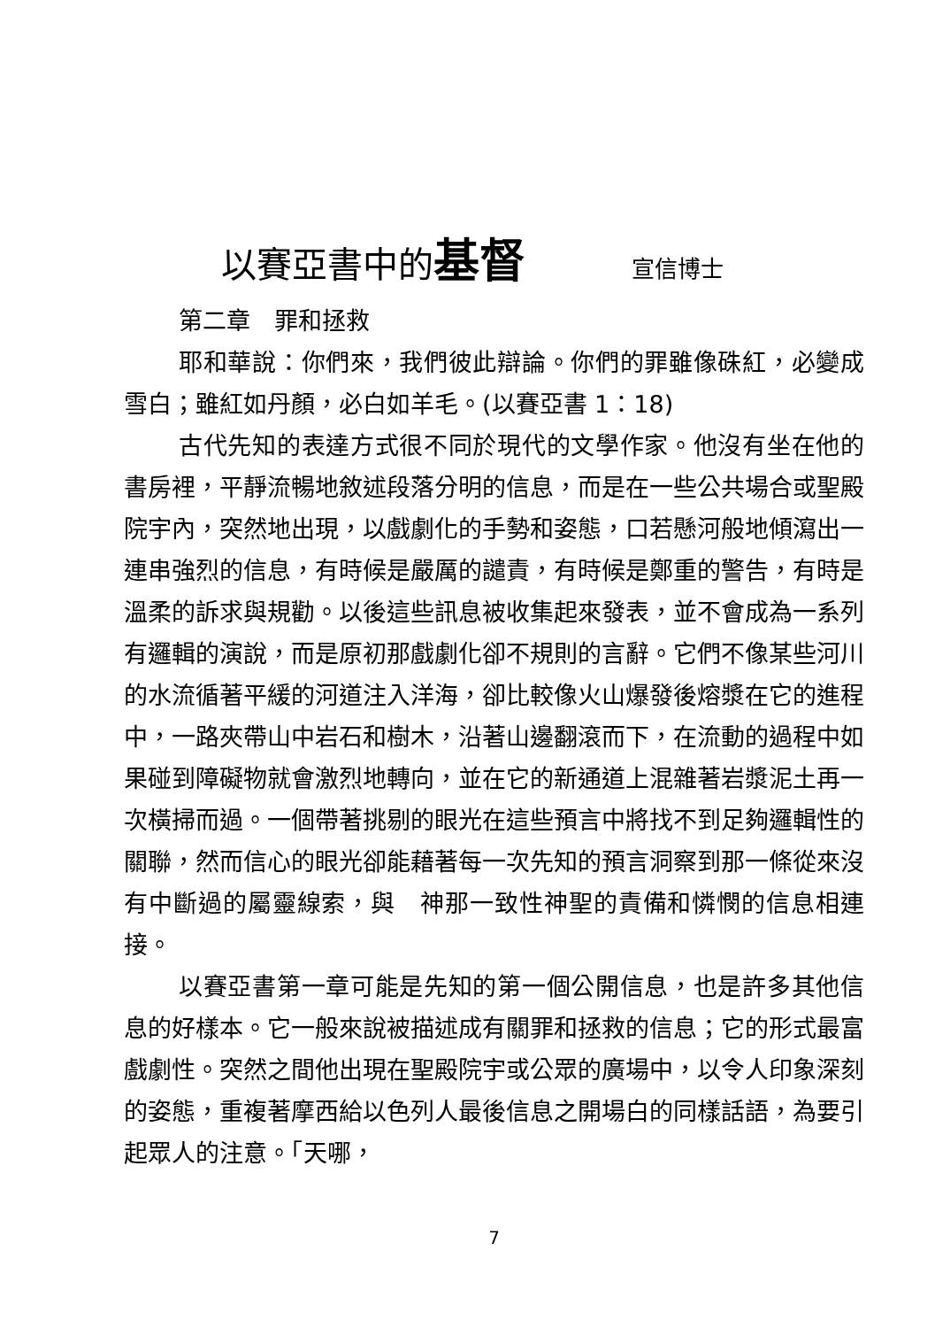以賽亞書中的基督 宣信博士
第二章　罪和拯救
耶和華說：你們來，我們彼此辯論。你們的罪雖像硃紅，必變成雪白；雖紅如丹顏，必白如羊毛。(以賽亞書 1：18)
古代先知的表達方式很不同於現代的文學作家。他沒有坐在他的書房裡，平靜流暢地敘述段落分明的信息，而是在一些公共場合或聖殿院宇內，突然地出現，以戲劇化的手勢和姿態，口若懸河般地傾瀉出一連串強烈的信息，有時候是嚴厲的譴責，有時候是鄭重的警告，有時是溫柔的訴求與規勸。以後這些訊息被收集起來發表，並不會成為一系列有邏輯的演說，而是原初那戲劇化卻不規則的言辭。它們不像某些河川的水流循著平緩的河道注入洋海，卻比較像火山爆發後熔漿在它的進程中，一路夾帶山中岩石和樹木，沿著山邊翻滾而下，在流動的過程中如果碰到障礙物就會激烈地轉向，並在它的新通道上混雜著岩漿泥土再一次橫掃而過。一個帶著挑剔的眼光在這些預言中將找不到足夠邏輯性的關聯，然而信心的眼光卻能藉著每一次先知的預言洞察到那一條從來沒有中斷過的屬靈線索，與　神那一致性神聖的責備和憐憫的信息相連接。
以賽亞書第一章可能是先知的第一個公開信息，也是許多其他信息的好樣本。它一般來說被描述成有關罪和拯救的信息；它的形式最富戲劇性。突然之間他出現在聖殿院宇或公眾的廣場中，以令人印象深刻的姿態，重複著摩西給以色列人最後信息之開場白的同樣話語，為要引起眾人的注意。「天哪，
7